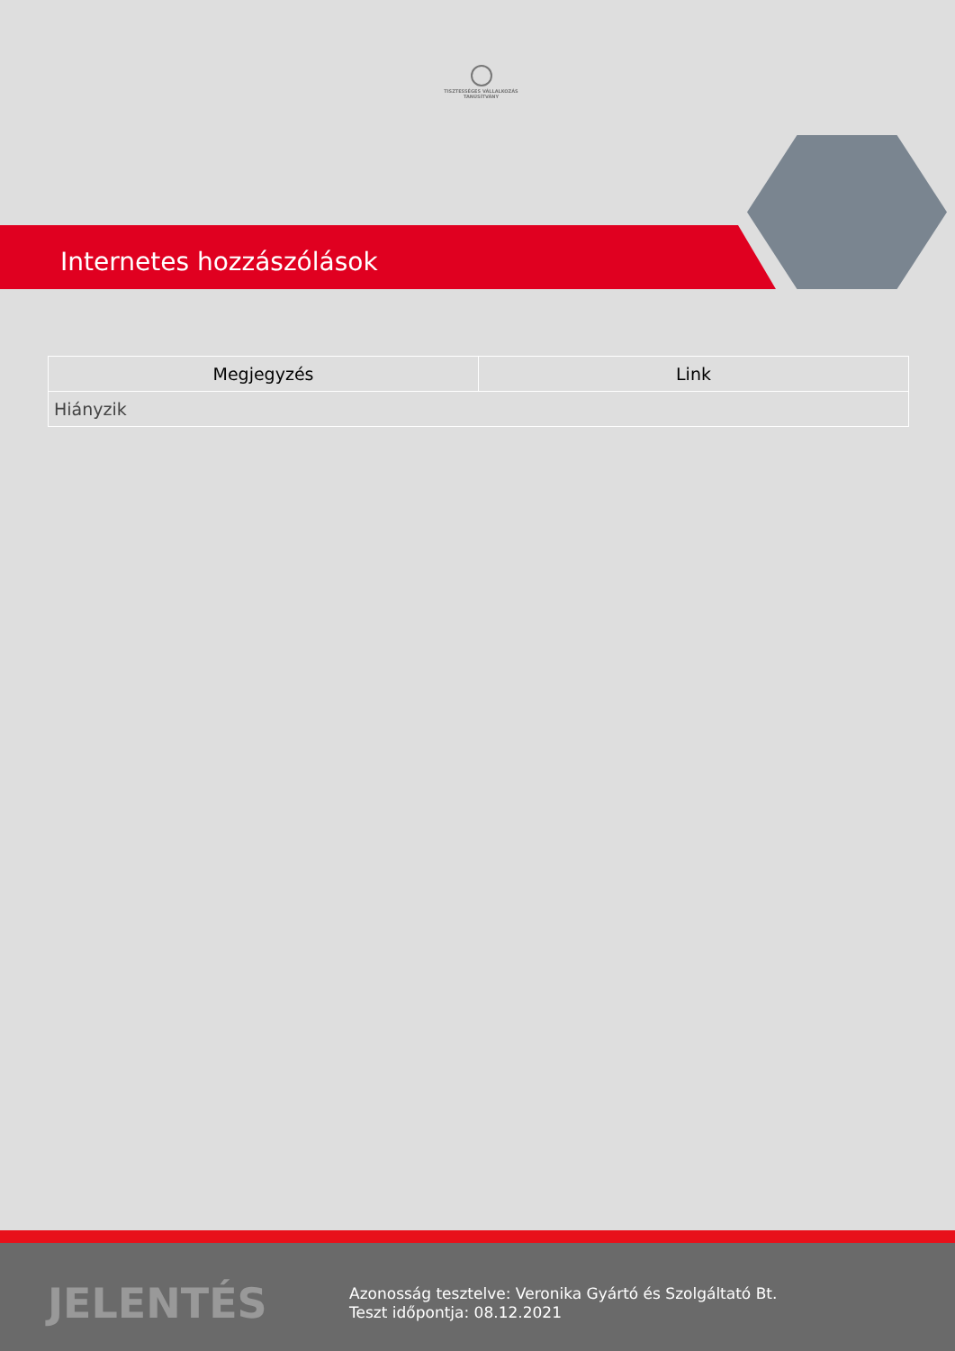TISZTESSÉGES VÁLLALKOZÁS
TANÚSÍTVÁNY
Internetes hozzászólások
| Megjegyzés | Link |
| --- | --- |
| Hiányzik | |
JELENTÉS
Azonosság tesztelve: Veronika Gyártó és Szolgáltató Bt.
Teszt időpontja: 08.12.2021